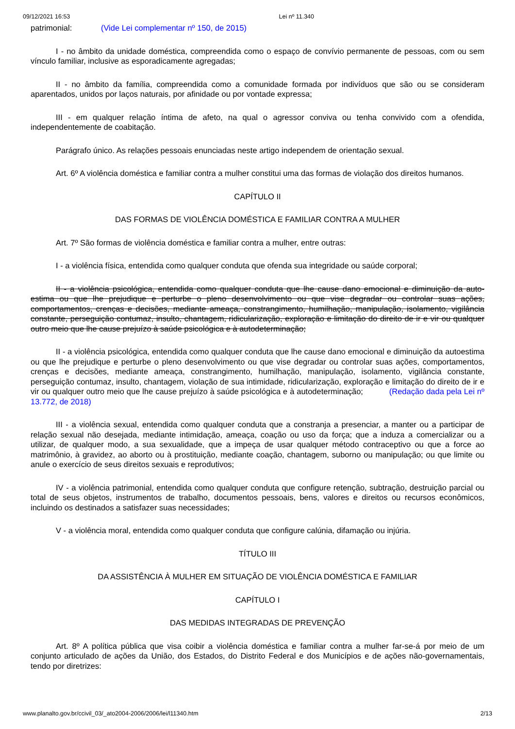09/12/2021 16:53 Lei nº 11.340
patrimonial: (Vide Lei complementar nº 150, de 2015)
I - no âmbito da unidade doméstica, compreendida como o espaço de convívio permanente de pessoas, com ou sem vínculo familiar, inclusive as esporadicamente agregadas;
II - no âmbito da família, compreendida como a comunidade formada por indivíduos que são ou se consideram aparentados, unidos por laços naturais, por afinidade ou por vontade expressa;
III - em qualquer relação íntima de afeto, na qual o agressor conviva ou tenha convivido com a ofendida, independentemente de coabitação.
Parágrafo único. As relações pessoais enunciadas neste artigo independem de orientação sexual.
Art. 6º A violência doméstica e familiar contra a mulher constitui uma das formas de violação dos direitos humanos.
CAPÍTULO II
DAS FORMAS DE VIOLÊNCIA DOMÉSTICA E FAMILIAR CONTRA A MULHER
Art. 7º São formas de violência doméstica e familiar contra a mulher, entre outras:
I - a violência física, entendida como qualquer conduta que ofenda sua integridade ou saúde corporal;
II - a violência psicológica, entendida como qualquer conduta que lhe cause dano emocional e diminuição da auto-estima ou que lhe prejudique e perturbe o pleno desenvolvimento ou que vise degradar ou controlar suas ações, comportamentos, crenças e decisões, mediante ameaça, constrangimento, humilhação, manipulação, isolamento, vigilância constante, perseguição contumaz, insulto, chantagem, ridicularização, exploração e limitação do direito de ir e vir ou qualquer outro meio que lhe cause prejuízo à saúde psicológica e à autodeterminação;
II - a violência psicológica, entendida como qualquer conduta que lhe cause dano emocional e diminuição da autoestima ou que lhe prejudique e perturbe o pleno desenvolvimento ou que vise degradar ou controlar suas ações, comportamentos, crenças e decisões, mediante ameaça, constrangimento, humilhação, manipulação, isolamento, vigilância constante, perseguição contumaz, insulto, chantagem, violação de sua intimidade, ridicularização, exploração e limitação do direito de ir e vir ou qualquer outro meio que lhe cause prejuízo à saúde psicológica e à autodeterminação; (Redação dada pela Lei nº 13.772, de 2018)
III - a violência sexual, entendida como qualquer conduta que a constranja a presenciar, a manter ou a participar de relação sexual não desejada, mediante intimidação, ameaça, coação ou uso da força; que a induza a comercializar ou a utilizar, de qualquer modo, a sua sexualidade, que a impeça de usar qualquer método contraceptivo ou que a force ao matrimônio, à gravidez, ao aborto ou à prostituição, mediante coação, chantagem, suborno ou manipulação; ou que limite ou anule o exercício de seus direitos sexuais e reprodutivos;
IV - a violência patrimonial, entendida como qualquer conduta que configure retenção, subtração, destruição parcial ou total de seus objetos, instrumentos de trabalho, documentos pessoais, bens, valores e direitos ou recursos econômicos, incluindo os destinados a satisfazer suas necessidades;
V - a violência moral, entendida como qualquer conduta que configure calúnia, difamação ou injúria.
TÍTULO III
DA ASSISTÊNCIA À MULHER EM SITUAÇÃO DE VIOLÊNCIA DOMÉSTICA E FAMILIAR
CAPÍTULO I
DAS MEDIDAS INTEGRADAS DE PREVENÇÃO
Art. 8º A política pública que visa coibir a violência doméstica e familiar contra a mulher far-se-á por meio de um conjunto articulado de ações da União, dos Estados, do Distrito Federal e dos Municípios e de ações não-governamentais, tendo por diretrizes:
www.planalto.gov.br/ccivil_03/_ato2004-2006/2006/lei/l11340.htm 2/13